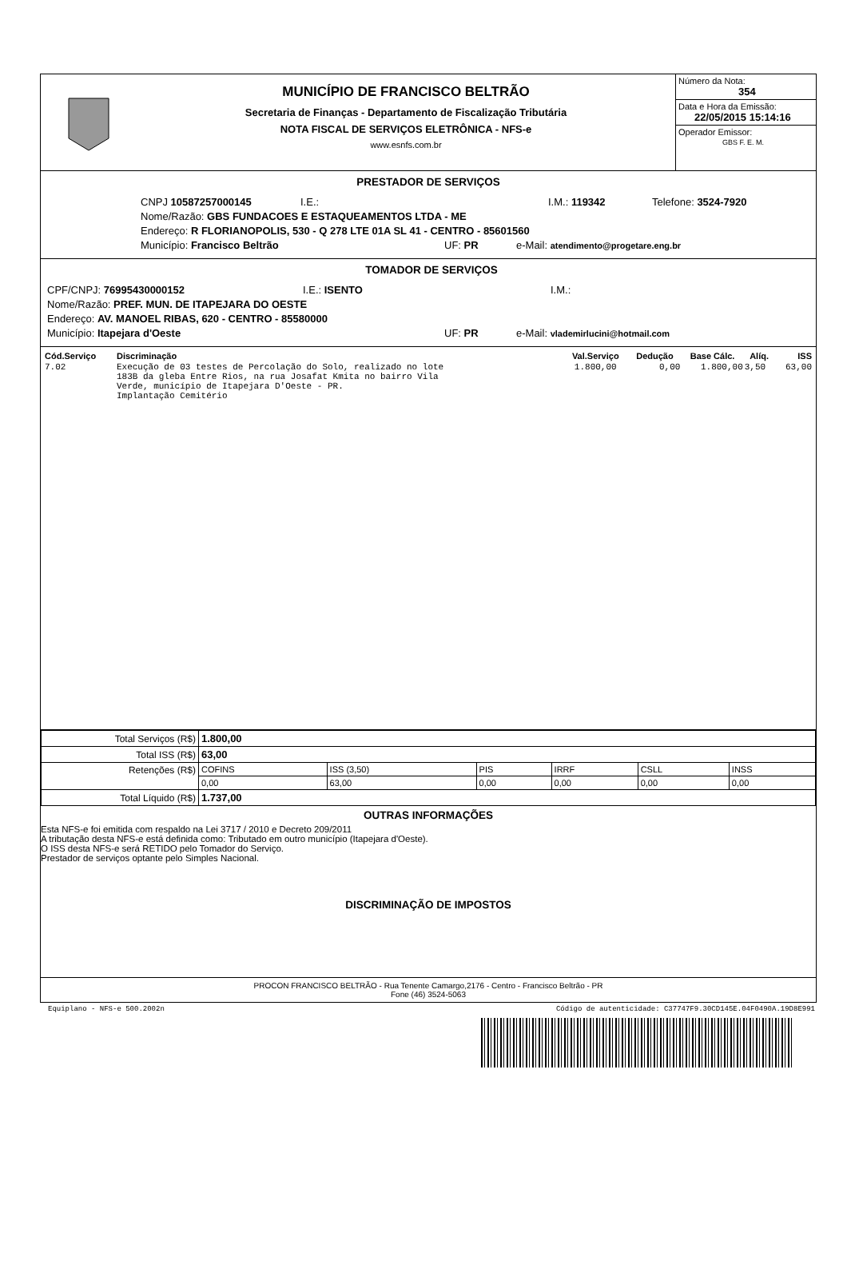MUNICÍPIO DE FRANCISCO BELTRÃO
Secretaria de Finanças - Departamento de Fiscalização Tributária
NOTA FISCAL DE SERVIÇOS ELETRÔNICA - NFS-e
www.esnfs.com.br
Número da Nota:
354
Data e Hora da Emissão:
22/05/2015 15:14:16
Operador Emissor:
GBS F. E. M.
PRESTADOR DE SERVIÇOS
CNPJ 10587257000145 I.E.: I.M.: 119342 Telefone: 3524-7920
Nome/Razão: GBS FUNDACOES E ESTAQUEAMENTOS LTDA - ME
Endereço: R FLORIANOPOLIS, 530 - Q 278 LTE 01A SL 41 - CENTRO - 85601560
Município: Francisco Beltrão UF: PR e-Mail: atendimento@progetare.eng.br
TOMADOR DE SERVIÇOS
CPF/CNPJ: 76995430000152 I.E.: ISENTO I.M.:
Nome/Razão: PREF. MUN. DE ITAPEJARA DO OESTE
Endereço: AV. MANOEL RIBAS, 620 - CENTRO - 85580000
Município: Itapejara d'Oeste UF: PR e-Mail: vlademirlucini@hotmail.com
| Cód.Serviço | Discriminação | Val.Serviço | Dedução | Base Cálc. | Alíq. | ISS |
| --- | --- | --- | --- | --- | --- | --- |
| 7.02 | Execução de 03 testes de Percolação do Solo, realizado no lote 183B da gleba Entre Rios, na rua Josafat Kmita no bairro Vila Verde, município de Itapejara D'Oeste - PR. Implantação Cemitério | 1.800,00 | 0,00 | 1.800,00 | 3,50 | 63,00 |
| Total Serviços (R$) | 1.800,00 | | | | | |
| Total ISS (R$) | 63,00 | | | | | |
| Retenções (R$) | COFINS | ISS (3,50) | PIS | IRRF | CSLL | INSS |
| | 0,00 | 63,00 | 0,00 | 0,00 | 0,00 | 0,00 |
| Total Líquido (R$) | 1.737,00 | | | | | |
OUTRAS INFORMAÇÕES
Esta NFS-e foi emitida com respaldo na Lei 3717 / 2010 e Decreto 209/2011
A tributação desta NFS-e está definida como: Tributado em outro município (Itapejara d'Oeste).
O ISS desta NFS-e será RETIDO pelo Tomador do Serviço.
Prestador de serviços optante pelo Simples Nacional.
DISCRIMINAÇÃO DE IMPOSTOS
PROCON FRANCISCO BELTRÃO - Rua Tenente Camargo,2176 - Centro - Francisco Beltrão - PR
Fone (46) 3524-5063
Equiplano - NFS-e 500.2002n Código de autenticidade: C37747F9.30CD145E.04F0490A.19D8E991